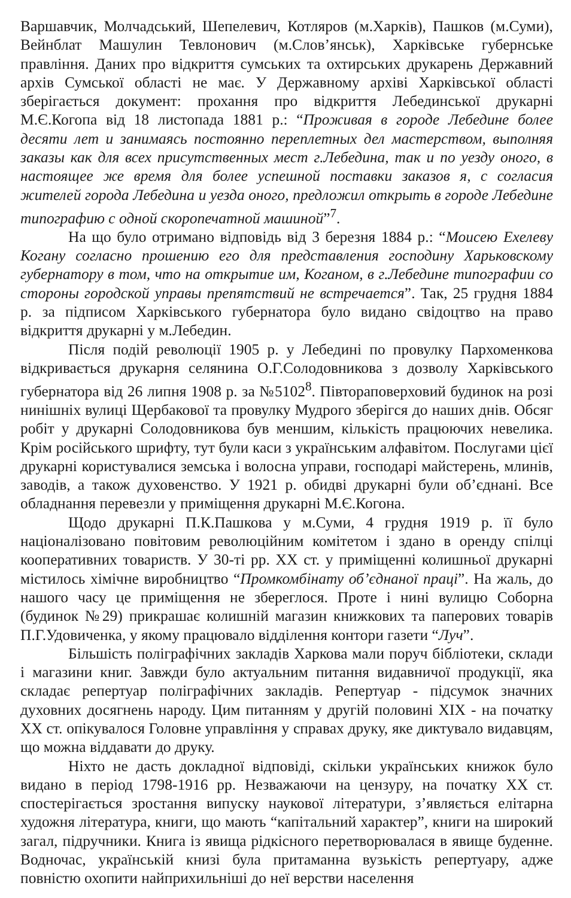Варшавчик, Молчадський, Шепелевич, Котляров (м.Харків), Пашков (м.Суми), Вейнблат Машулин Тевлонович (м.Слов’янськ), Харківське губернське правління. Даних про відкриття сумських та охтирських друкарень Державний архів Сумської області не має. У Державному архіві Харківської області зберігається документ: прохання про відкриття Лебединської друкарні М.Є.Когопа від 18 листопада 1881 р.: “Проживая в городе Лебедине более десяти лет и занимаясь постоянно переплетных дел мастерством, выполняя заказы как для всех присутственных мест г.Лебедина, так и по уезду оного, в настоящее же время для более успешной поставки заказов я, с согласия жителей города Лебедина и уезда оного, предложил открыть в городе Лебедине типографию с одной скоропечатной машиной”<sup>7</sup>.
На що було отримано відповідь від 3 березня 1884 р.: “Моисею Ехелеву Когану согласно прошению его для представления господину Харьковскому губернатору в том, что на открытие им, Коганом, в г.Лебедине типографии со стороны городской управы препятствий не встречается”. Так, 25 грудня 1884 р. за підписом Харківського губернатора було видано свідоцтво на право відкриття друкарні у м.Лебедин.
Після подій революції 1905 р. у Лебедині по провулку Пархоменкова відкривається друкарня селянина О.Г.Солодовникова з дозволу Харківського губернатора від 26 липня 1908 р. за №5102<sup>8</sup>. Півтораповерховий будинок на розі нинішніх вулиці Щербакової та провулку Мудрого зберігся до наших днів. Обсяг робіт у друкарні Солодовникова був меншим, кількість працюючих невелика. Крім російського шрифту, тут були каси з українським алфавітом. Послугами цієї друкарні користувалися земська і волосна управи, господарі майстерень, млинів, заводів, а також духовенство. У 1921 р. обидві друкарні були об’єднані. Все обладнання перевезли у приміщення друкарні М.Є.Когона.
Щодо друкарні П.К.Пашкова у м.Суми, 4 грудня 1919 р. її було націоналізовано повітовим революційним комітетом і здано в оренду спілці кооперативних товариств. У 30-ті рр. XX ст. у приміщенні колишньої друкарні містилось хімічне виробництво “Промкомбінату об’єднаної праці”. На жаль, до нашого часу це приміщення не збереглося. Проте і нині вулицю Соборна (будинок №29) прикрашає колишній магазин книжкових та паперових товарів П.Г.Удовиченка, у якому працювало відділення контори газети “Луч”.
Більшість поліграфічних закладів Харкова мали поруч бібліотеки, склади і магазини книг. Завжди було актуальним питання видавничої продукції, яка складає репертуар поліграфічних закладів. Репертуар - підсумок значних духовних досягнень народу. Цим питанням у другій половині XIX - на початку XX ст. опікувалося Головне управління у справах друку, яке диктувало видавцям, що можна віддавати до друку.
Ніхто не дасть докладної відповіді, скільки українських книжок було видано в період 1798-1916 рр. Незважаючи на цензуру, на початку XX ст. спостерігається зростання випуску наукової літератури, з’являється елітарна художня література, книги, що мають “капітальний характер”, книги на широкий загал, підручники. Книга із явища рідкісного перетворювалася в явище буденне. Водночас, українській книзі була притаманна вузькість репертуару, адже повністю охопити найприхильніші до неї верстви населення